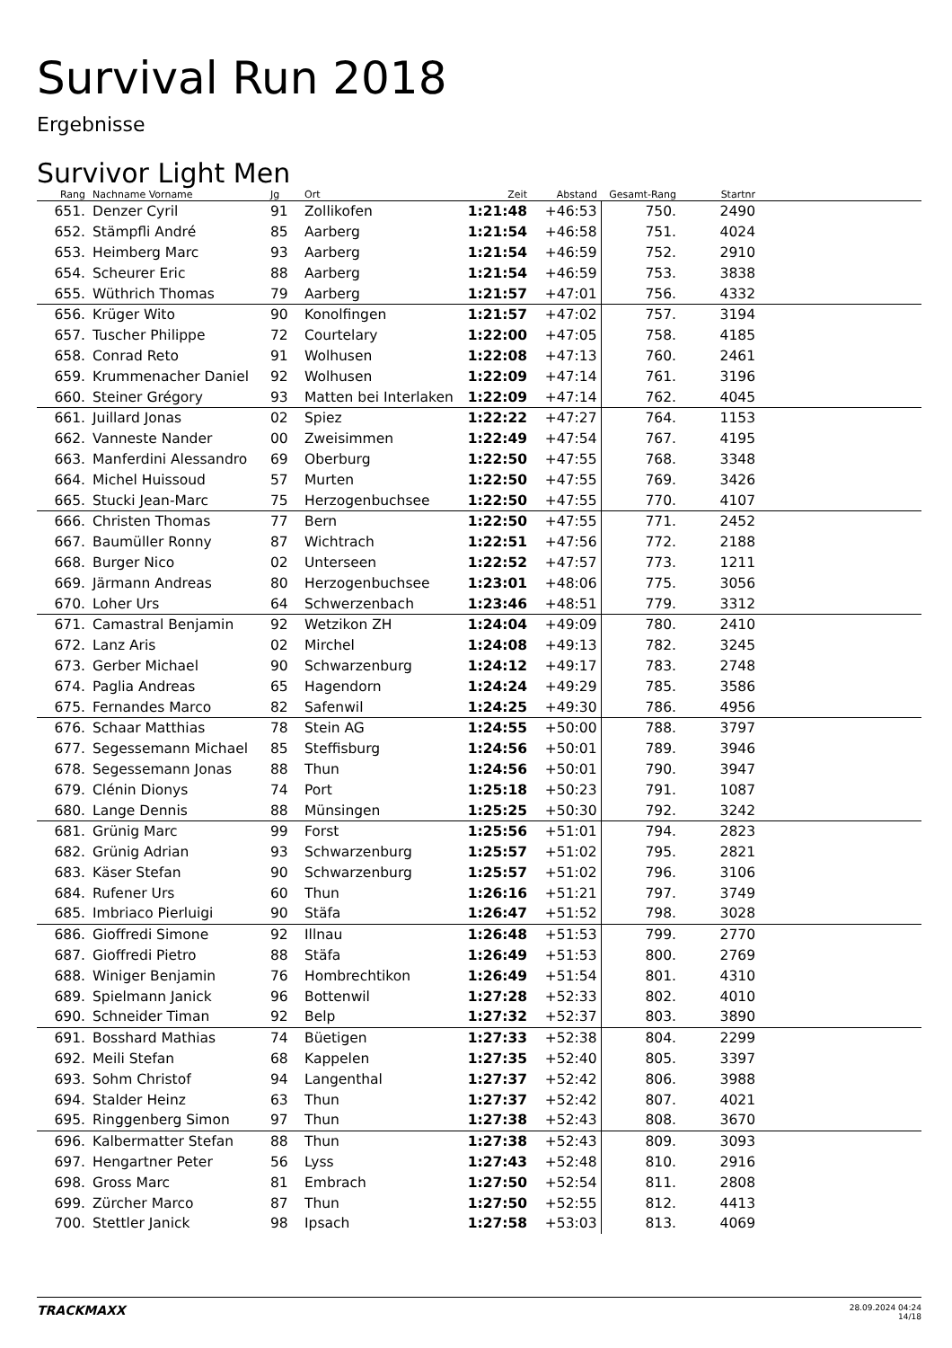Survival Run 2018
Ergebnisse
Survivor Light Men
| Rang | Nachname Vorname | Jg | Ort | Zeit | Abstand | Gesamt-Rang | Startnr | |
| --- | --- | --- | --- | --- | --- | --- | --- | --- |
| 651. | Denzer Cyril | 91 | Zollikofen | 1:21:48 | +46:53 | 750. | 2490 | |
| 652. | Stämpfli André | 85 | Aarberg | 1:21:54 | +46:58 | 751. | 4024 | |
| 653. | Heimberg Marc | 93 | Aarberg | 1:21:54 | +46:59 | 752. | 2910 | |
| 654. | Scheurer Eric | 88 | Aarberg | 1:21:54 | +46:59 | 753. | 3838 | |
| 655. | Wüthrich Thomas | 79 | Aarberg | 1:21:57 | +47:01 | 756. | 4332 | |
| 656. | Krüger Wito | 90 | Konolfingen | 1:21:57 | +47:02 | 757. | 3194 | |
| 657. | Tuscher Philippe | 72 | Courtelary | 1:22:00 | +47:05 | 758. | 4185 | |
| 658. | Conrad Reto | 91 | Wolhusen | 1:22:08 | +47:13 | 760. | 2461 | |
| 659. | Krummenacher Daniel | 92 | Wolhusen | 1:22:09 | +47:14 | 761. | 3196 | |
| 660. | Steiner Grégory | 93 | Matten bei Interlaken | 1:22:09 | +47:14 | 762. | 4045 | |
| 661. | Juillard Jonas | 02 | Spiez | 1:22:22 | +47:27 | 764. | 1153 | |
| 662. | Vanneste Nander | 00 | Zweisimmen | 1:22:49 | +47:54 | 767. | 4195 | |
| 663. | Manferdini Alessandro | 69 | Oberburg | 1:22:50 | +47:55 | 768. | 3348 | |
| 664. | Michel Huissoud | 57 | Murten | 1:22:50 | +47:55 | 769. | 3426 | |
| 665. | Stucki Jean-Marc | 75 | Herzogenbuchsee | 1:22:50 | +47:55 | 770. | 4107 | |
| 666. | Christen Thomas | 77 | Bern | 1:22:50 | +47:55 | 771. | 2452 | |
| 667. | Baumüller Ronny | 87 | Wichtrach | 1:22:51 | +47:56 | 772. | 2188 | |
| 668. | Burger Nico | 02 | Unterseen | 1:22:52 | +47:57 | 773. | 1211 | |
| 669. | Järmann Andreas | 80 | Herzogenbuchsee | 1:23:01 | +48:06 | 775. | 3056 | |
| 670. | Loher Urs | 64 | Schwerzenbach | 1:23:46 | +48:51 | 779. | 3312 | |
| 671. | Camastral Benjamin | 92 | Wetzikon ZH | 1:24:04 | +49:09 | 780. | 2410 | |
| 672. | Lanz Aris | 02 | Mirchel | 1:24:08 | +49:13 | 782. | 3245 | |
| 673. | Gerber Michael | 90 | Schwarzenburg | 1:24:12 | +49:17 | 783. | 2748 | |
| 674. | Paglia Andreas | 65 | Hagendorn | 1:24:24 | +49:29 | 785. | 3586 | |
| 675. | Fernandes Marco | 82 | Safenwil | 1:24:25 | +49:30 | 786. | 4956 | |
| 676. | Schaar Matthias | 78 | Stein AG | 1:24:55 | +50:00 | 788. | 3797 | |
| 677. | Segessemann Michael | 85 | Steffisburg | 1:24:56 | +50:01 | 789. | 3946 | |
| 678. | Segessemann Jonas | 88 | Thun | 1:24:56 | +50:01 | 790. | 3947 | |
| 679. | Clénin Dionys | 74 | Port | 1:25:18 | +50:23 | 791. | 1087 | |
| 680. | Lange Dennis | 88 | Münsingen | 1:25:25 | +50:30 | 792. | 3242 | |
| 681. | Grünig Marc | 99 | Forst | 1:25:56 | +51:01 | 794. | 2823 | |
| 682. | Grünig Adrian | 93 | Schwarzenburg | 1:25:57 | +51:02 | 795. | 2821 | |
| 683. | Käser Stefan | 90 | Schwarzenburg | 1:25:57 | +51:02 | 796. | 3106 | |
| 684. | Rufener Urs | 60 | Thun | 1:26:16 | +51:21 | 797. | 3749 | |
| 685. | Imbriaco Pierluigi | 90 | Stäfa | 1:26:47 | +51:52 | 798. | 3028 | |
| 686. | Gioffredi Simone | 92 | Illnau | 1:26:48 | +51:53 | 799. | 2770 | |
| 687. | Gioffredi Pietro | 88 | Stäfa | 1:26:49 | +51:53 | 800. | 2769 | |
| 688. | Winiger Benjamin | 76 | Hombrechtikon | 1:26:49 | +51:54 | 801. | 4310 | |
| 689. | Spielmann Janick | 96 | Bottenwil | 1:27:28 | +52:33 | 802. | 4010 | |
| 690. | Schneider Timan | 92 | Belp | 1:27:32 | +52:37 | 803. | 3890 | |
| 691. | Bosshard Mathias | 74 | Büetigen | 1:27:33 | +52:38 | 804. | 2299 | |
| 692. | Meili Stefan | 68 | Kappelen | 1:27:35 | +52:40 | 805. | 3397 | |
| 693. | Sohm Christof | 94 | Langenthal | 1:27:37 | +52:42 | 806. | 3988 | |
| 694. | Stalder Heinz | 63 | Thun | 1:27:37 | +52:42 | 807. | 4021 | |
| 695. | Ringgenberg Simon | 97 | Thun | 1:27:38 | +52:43 | 808. | 3670 | |
| 696. | Kalbermatter Stefan | 88 | Thun | 1:27:38 | +52:43 | 809. | 3093 | |
| 697. | Hengartner Peter | 56 | Lyss | 1:27:43 | +52:48 | 810. | 2916 | |
| 698. | Gross Marc | 81 | Embrach | 1:27:50 | +52:54 | 811. | 2808 | |
| 699. | Zürcher Marco | 87 | Thun | 1:27:50 | +52:55 | 812. | 4413 | |
| 700. | Stettler Janick | 98 | Ipsach | 1:27:58 | +53:03 | 813. | 4069 | |
TRACKMAXX
28.09.2024 04:24
14/18